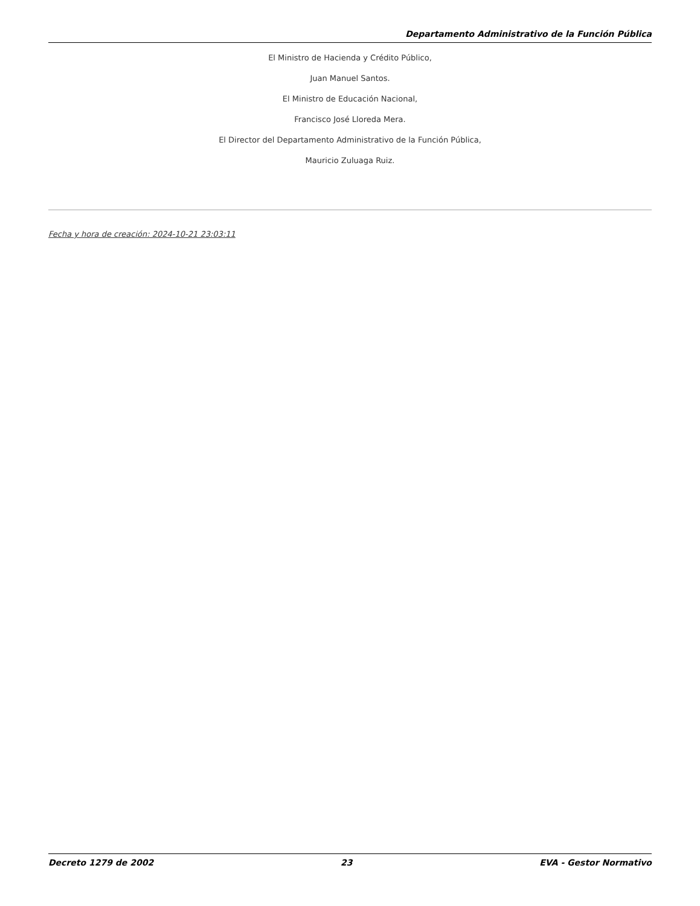Departamento Administrativo de la Función Pública
El Ministro de Hacienda y Crédito Público,
Juan Manuel Santos.
El Ministro de Educación Nacional,
Francisco José Lloreda Mera.
El Director del Departamento Administrativo de la Función Pública,
Mauricio Zuluaga Ruiz.
Fecha y hora de creación: 2024-10-21 23:03:11
Decreto 1279 de 2002 23 EVA - Gestor Normativo